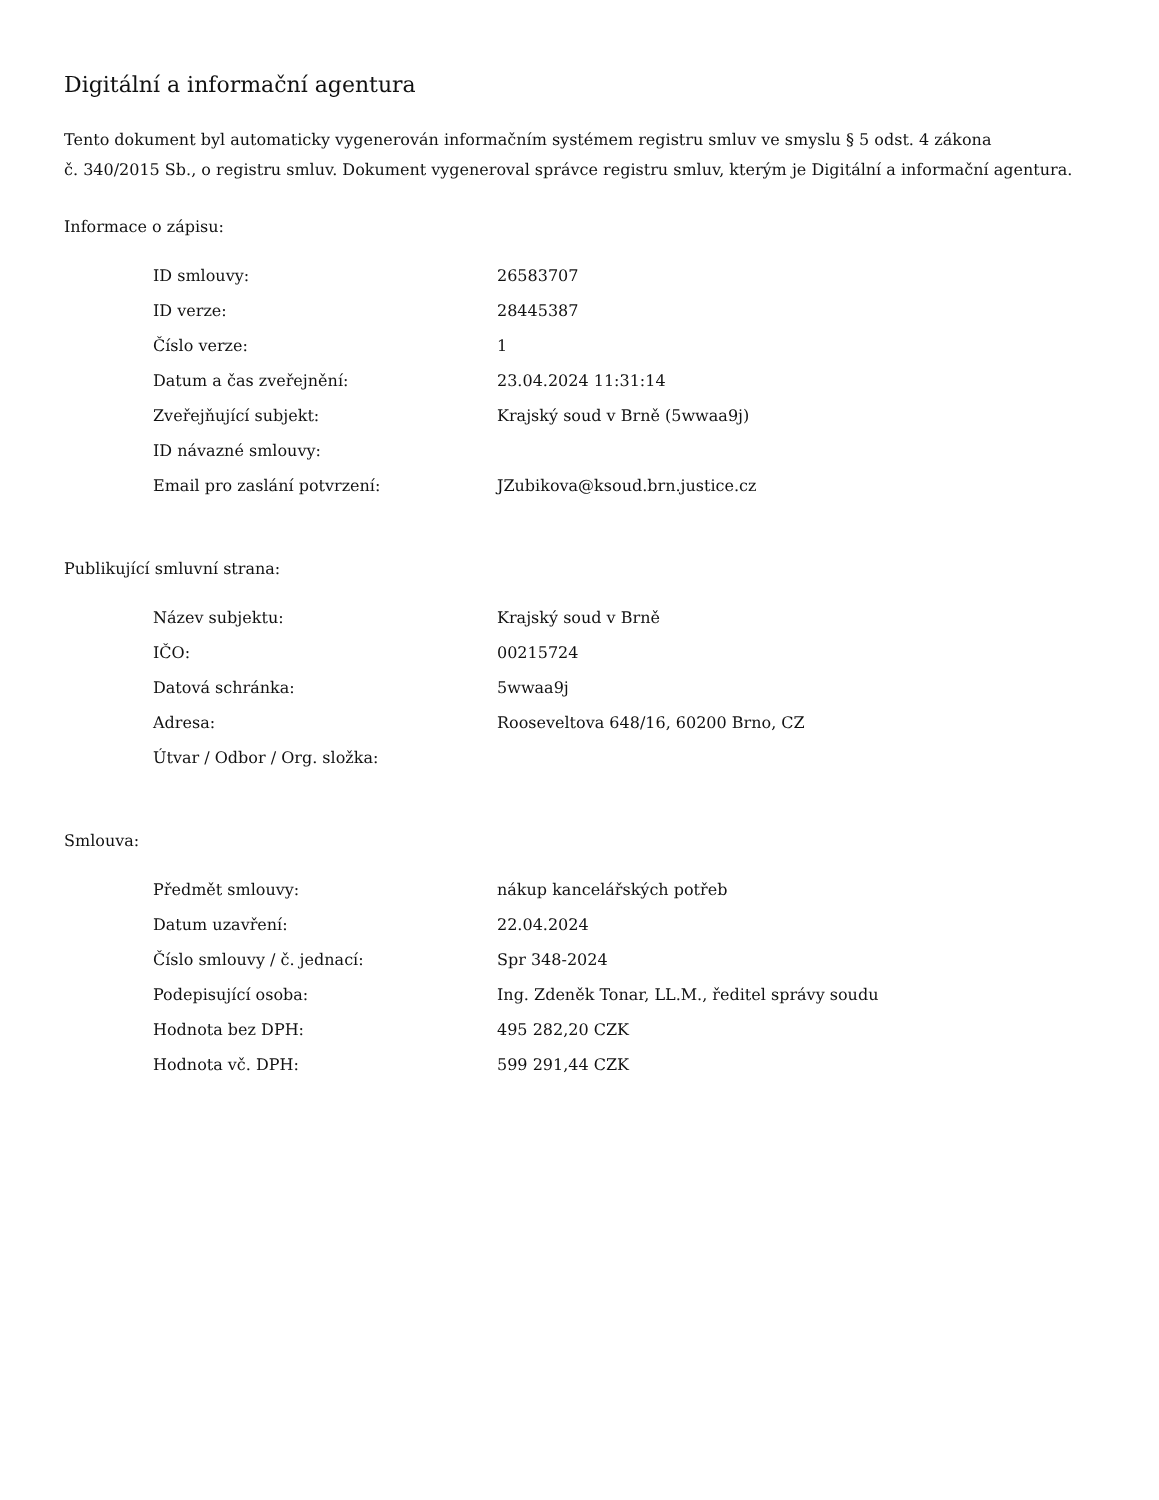Digitální a informační agentura
Tento dokument byl automaticky vygenerován informačním systémem registru smluv ve smyslu § 5 odst. 4 zákona
č. 340/2015 Sb., o registru smluv. Dokument vygeneroval správce registru smluv, kterým je Digitální a informační agentura.
Informace o zápisu:
| ID smlouvy: | 26583707 |
| ID verze: | 28445387 |
| Číslo verze: | 1 |
| Datum a čas zveřejnění: | 23.04.2024 11:31:14 |
| Zveřejňující subjekt: | Krajský soud v Brně (5wwaa9j) |
| ID návazné smlouvy: | |
| Email pro zaslání potvrzení: | JZubikova@ksoud.brn.justice.cz |
Publikující smluvní strana:
| Název subjektu: | Krajský soud v Brně |
| IČO: | 00215724 |
| Datová schránka: | 5wwaa9j |
| Adresa: | Rooseveltova 648/16, 60200 Brno, CZ |
| Útvar / Odbor / Org. složka: | |
Smlouva:
| Předmět smlouvy: | nákup kancelářských potřeb |
| Datum uzavření: | 22.04.2024 |
| Číslo smlouvy / č. jednací: | Spr 348-2024 |
| Podepisující osoba: | Ing. Zdeněk Tonar, LL.M., ředitel správy soudu |
| Hodnota bez DPH: | 495 282,20 CZK |
| Hodnota vč. DPH: | 599 291,44 CZK |